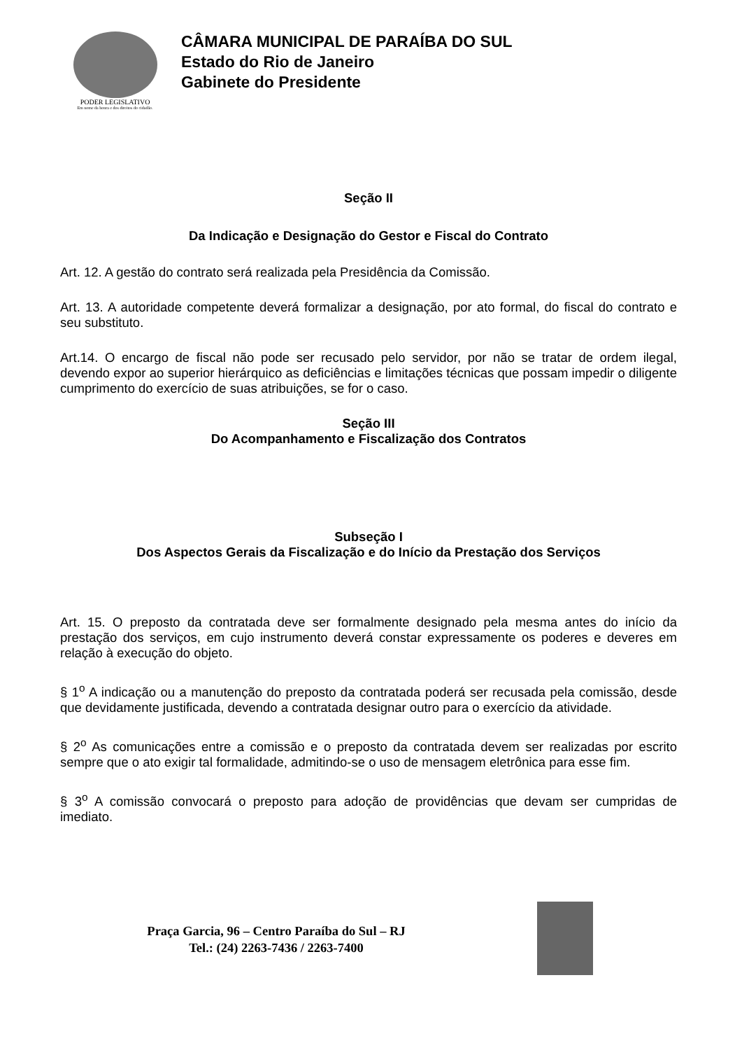PODER LEGISLATIVO
Em nome da honra e dos direitos do cidadão.
CÂMARA MUNICIPAL DE PARAÍBA DO SUL
Estado do Rio de Janeiro
Gabinete do Presidente
Seção II
Da Indicação e Designação do Gestor e Fiscal do Contrato
Art. 12. A gestão do contrato será realizada pela Presidência da Comissão.
Art. 13. A autoridade competente deverá formalizar a designação, por ato formal, do fiscal do contrato e seu substituto.
Art.14. O encargo de fiscal não pode ser recusado pelo servidor, por não se tratar de ordem ilegal, devendo expor ao superior hierárquico as deficiências e limitações técnicas que possam impedir o diligente cumprimento do exercício de suas atribuições, se for o caso.
Seção III
Do Acompanhamento e Fiscalização dos Contratos
Subseção I
Dos Aspectos Gerais da Fiscalização e do Início da Prestação dos Serviços
Art. 15. O preposto da contratada deve ser formalmente designado pela mesma antes do início da prestação dos serviços, em cujo instrumento deverá constar expressamente os poderes e deveres em relação à execução do objeto.
§ 1<sup>o</sup> A indicação ou a manutenção do preposto da contratada poderá ser recusada pela comissão, desde que devidamente justificada, devendo a contratada designar outro para o exercício da atividade.
§ 2<sup>o</sup> As comunicações entre a comissão e o preposto da contratada devem ser realizadas por escrito sempre que o ato exigir tal formalidade, admitindo-se o uso de mensagem eletrônica para esse fim.
§ 3<sup>o</sup> A comissão convocará o preposto para adoção de providências que devam ser cumpridas de imediato.
Praça Garcia, 96 – Centro Paraíba do Sul – RJ
Tel.: (24) 2263-7436 / 2263-7400